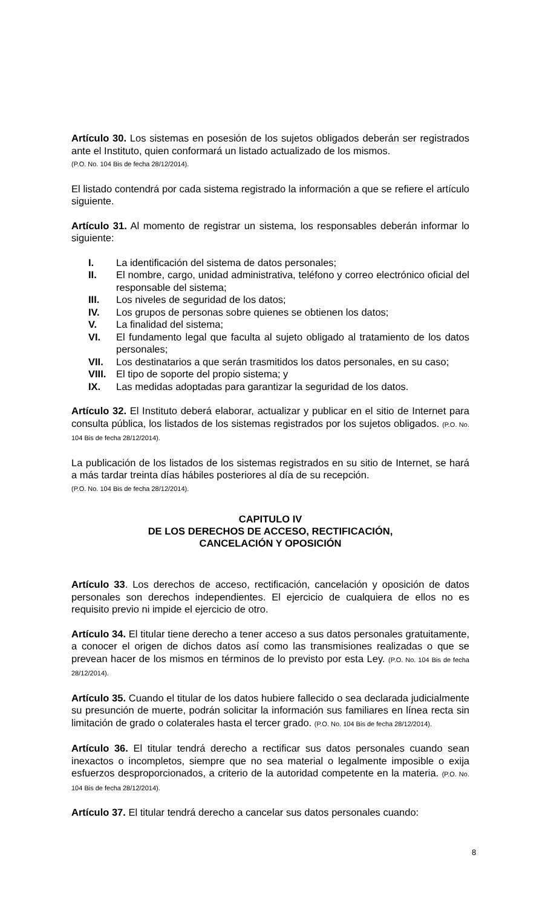Artículo 30. Los sistemas en posesión de los sujetos obligados deberán ser registrados ante el Instituto, quien conformará un listado actualizado de los mismos.
(P.O. No. 104 Bis de fecha 28/12/2014).
El listado contendrá por cada sistema registrado la información a que se refiere el artículo siguiente.
Artículo 31. Al momento de registrar un sistema, los responsables deberán informar lo siguiente:
I. La identificación del sistema de datos personales;
II. El nombre, cargo, unidad administrativa, teléfono y correo electrónico oficial del responsable del sistema;
III. Los niveles de seguridad de los datos;
IV. Los grupos de personas sobre quienes se obtienen los datos;
V. La finalidad del sistema;
VI. El fundamento legal que faculta al sujeto obligado al tratamiento de los datos personales;
VII. Los destinatarios a que serán trasmitidos los datos personales, en su caso;
VIII. El tipo de soporte del propio sistema; y
IX. Las medidas adoptadas para garantizar la seguridad de los datos.
Artículo 32. El Instituto deberá elaborar, actualizar y publicar en el sitio de Internet para consulta pública, los listados de los sistemas registrados por los sujetos obligados. (P.O. No. 104 Bis de fecha 28/12/2014).
La publicación de los listados de los sistemas registrados en su sitio de Internet, se hará a más tardar treinta días hábiles posteriores al día de su recepción.
(P.O. No. 104 Bis de fecha 28/12/2014).
CAPITULO IV
DE LOS DERECHOS DE ACCESO, RECTIFICACIÓN,
CANCELACIÓN Y OPOSICIÓN
Artículo 33. Los derechos de acceso, rectificación, cancelación y oposición de datos personales son derechos independientes. El ejercicio de cualquiera de ellos no es requisito previo ni impide el ejercicio de otro.
Artículo 34. El titular tiene derecho a tener acceso a sus datos personales gratuitamente, a conocer el origen de dichos datos así como las transmisiones realizadas o que se prevean hacer de los mismos en términos de lo previsto por esta Ley. (P.O. No. 104 Bis de fecha 28/12/2014).
Artículo 35. Cuando el titular de los datos hubiere fallecido o sea declarada judicialmente su presunción de muerte, podrán solicitar la información sus familiares en línea recta sin limitación de grado o colaterales hasta el tercer grado. (P.O. No. 104 Bis de fecha 28/12/2014).
Artículo 36. El titular tendrá derecho a rectificar sus datos personales cuando sean inexactos o incompletos, siempre que no sea material o legalmente imposible o exija esfuerzos desproporcionados, a criterio de la autoridad competente en la materia. (P.O. No. 104 Bis de fecha 28/12/2014).
Artículo 37. El titular tendrá derecho a cancelar sus datos personales cuando:
8